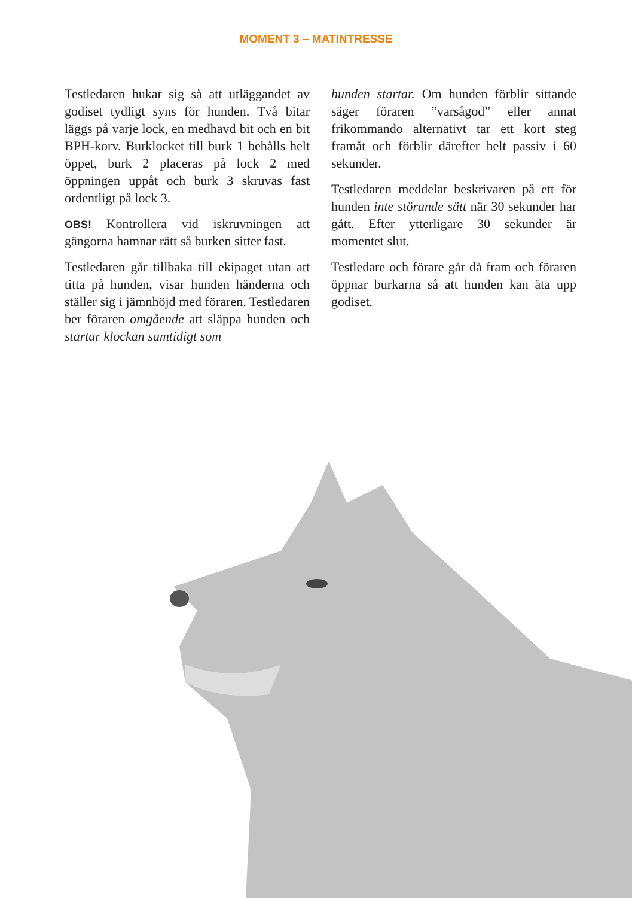MOMENT 3 – MATINTRESSE
Testledaren hukar sig så att utläggandet av godiset tydligt syns för hunden. Två bitar läggs på varje lock, en medhavd bit och en bit BPH-korv. Burklocket till burk 1 behålls helt öppet, burk 2 placeras på lock 2 med öppningen uppåt och burk 3 skruvas fast ordentligt på lock 3.
OBS! Kontrollera vid iskruvningen att gängorna hamnar rätt så burken sitter fast.
Testledaren går tillbaka till ekipaget utan att titta på hunden, visar hunden händerna och ställer sig i jämnhöjd med föraren. Testledaren ber föraren omgående att släppa hunden och startar klockan samtidigt som
hunden startar. Om hunden förblir sittande säger föraren ”varsågod” eller annat frikommando alternativt tar ett kort steg framåt och förblir därefter helt passiv i 60 sekunder.
Testledaren meddelar beskrivaren på ett för hunden inte störande sätt när 30 sekunder har gått. Efter ytterligare 30 sekunder är momentet slut.
Testledare och förare går då fram och föraren öppnar burkarna så att hunden kan äta upp godiset.